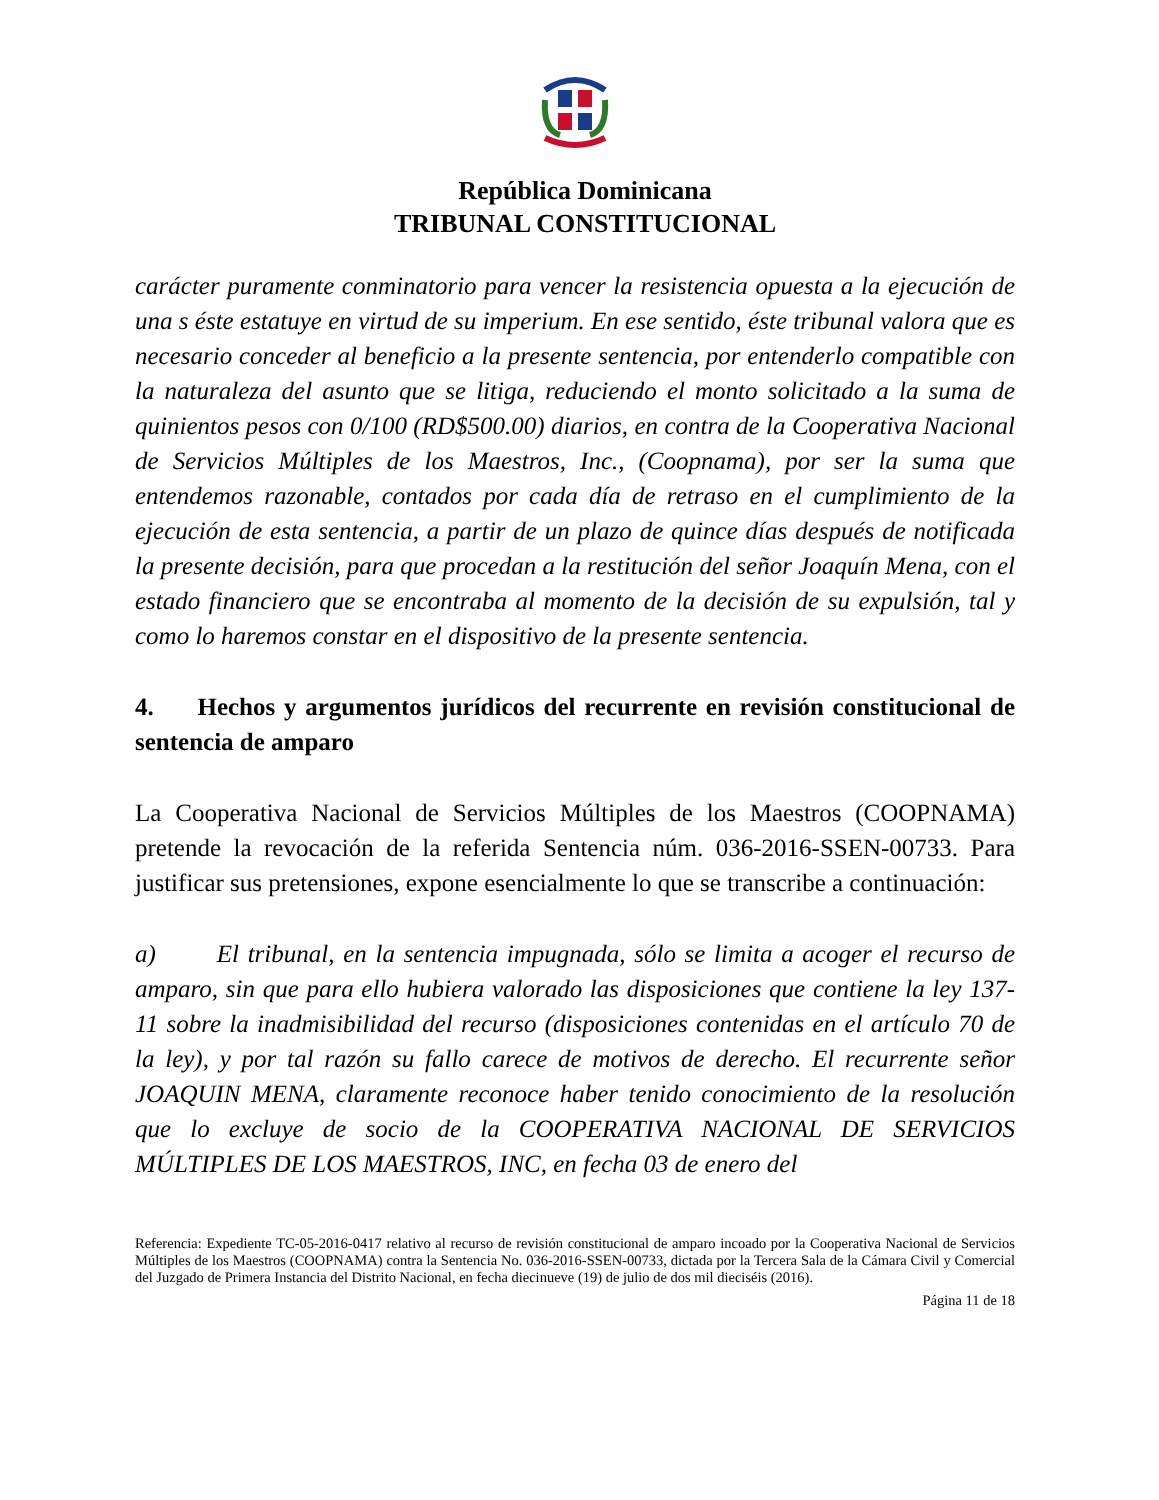República Dominicana
TRIBUNAL CONSTITUCIONAL
carácter puramente conminatorio para vencer la resistencia opuesta a la ejecución de una s éste estatuye en virtud de su imperium. En ese sentido, éste tribunal valora que es necesario conceder al beneficio a la presente sentencia, por entenderlo compatible con la naturaleza del asunto que se litiga, reduciendo el monto solicitado a la suma de quinientos pesos con 0/100 (RD$500.00) diarios, en contra de la Cooperativa Nacional de Servicios Múltiples de los Maestros, Inc., (Coopnama), por ser la suma que entendemos razonable, contados por cada día de retraso en el cumplimiento de la ejecución de esta sentencia, a partir de un plazo de quince días después de notificada la presente decisión, para que procedan a la restitución del señor Joaquín Mena, con el estado financiero que se encontraba al momento de la decisión de su expulsión, tal y como lo haremos constar en el dispositivo de la presente sentencia.
4. Hechos y argumentos jurídicos del recurrente en revisión constitucional de sentencia de amparo
La Cooperativa Nacional de Servicios Múltiples de los Maestros (COOPNAMA) pretende la revocación de la referida Sentencia núm. 036-2016-SSEN-00733. Para justificar sus pretensiones, expone esencialmente lo que se transcribe a continuación:
a) El tribunal, en la sentencia impugnada, sólo se limita a acoger el recurso de amparo, sin que para ello hubiera valorado las disposiciones que contiene la ley 137-11 sobre la inadmisibilidad del recurso (disposiciones contenidas en el artículo 70 de la ley), y por tal razón su fallo carece de motivos de derecho. El recurrente señor JOAQUIN MENA, claramente reconoce haber tenido conocimiento de la resolución que lo excluye de socio de la COOPERATIVA NACIONAL DE SERVICIOS MÚLTIPLES DE LOS MAESTROS, INC, en fecha 03 de enero del
Referencia: Expediente TC-05-2016-0417 relativo al recurso de revisión constitucional de amparo incoado por la Cooperativa Nacional de Servicios Múltiples de los Maestros (COOPNAMA) contra la Sentencia No. 036-2016-SSEN-00733, dictada por la Tercera Sala de la Cámara Civil y Comercial del Juzgado de Primera Instancia del Distrito Nacional, en fecha diecinueve (19) de julio de dos mil dieciséis (2016).
Página 11 de 18